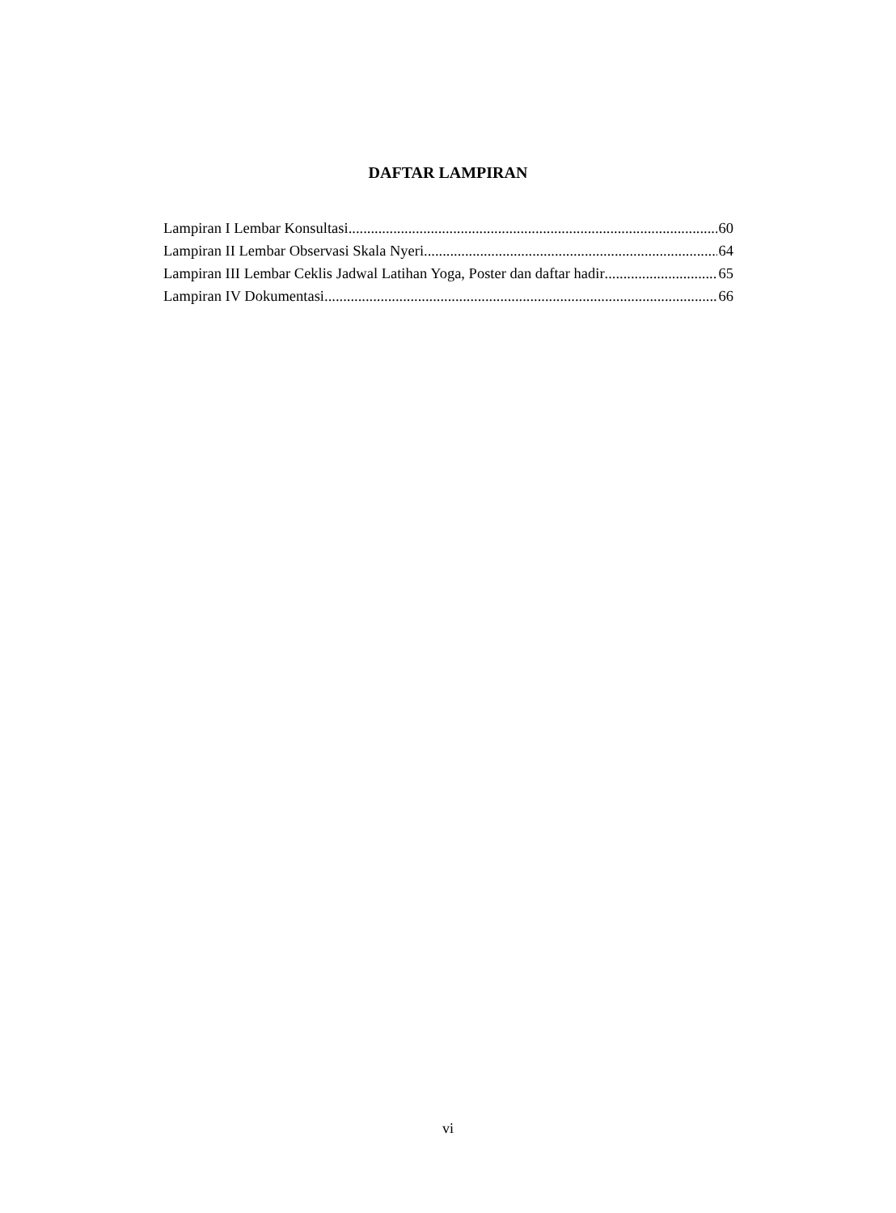DAFTAR LAMPIRAN
Lampiran I Lembar Konsultasi 60
Lampiran II Lembar Observasi Skala Nyeri 64
Lampiran III Lembar Ceklis Jadwal Latihan Yoga, Poster dan daftar hadir 65
Lampiran IV Dokumentasi 66
vi